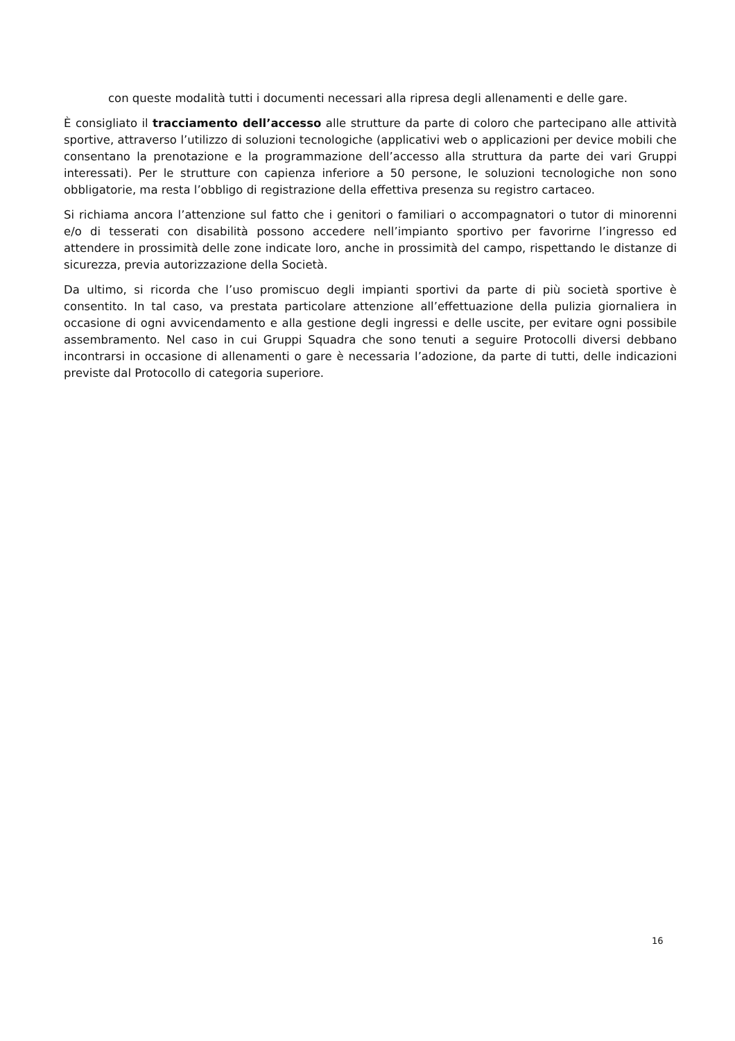con queste modalità tutti i documenti necessari alla ripresa degli allenamenti e delle gare.
È consigliato il tracciamento dell’accesso alle strutture da parte di coloro che partecipano alle attività sportive, attraverso l’utilizzo di soluzioni tecnologiche (applicativi web o applicazioni per device mobili che consentano la prenotazione e la programmazione dell’accesso alla struttura da parte dei vari Gruppi interessati). Per le strutture con capienza inferiore a 50 persone, le soluzioni tecnologiche non sono obbligatorie, ma resta l’obbligo di registrazione della effettiva presenza su registro cartaceo.
Si richiama ancora l’attenzione sul fatto che i genitori o familiari o accompagnatori o tutor di minorenni e/o di tesserati con disabilità possono accedere nell’impianto sportivo per favorirne l’ingresso ed attendere in prossimità delle zone indicate loro, anche in prossimità del campo, rispettando le distanze di sicurezza, previa autorizzazione della Società.
Da ultimo, si ricorda che l’uso promiscuo degli impianti sportivi da parte di più società sportive è consentito. In tal caso, va prestata particolare attenzione all’effettuazione della pulizia giornaliera in occasione di ogni avvicendamento e alla gestione degli ingressi e delle uscite, per evitare ogni possibile assembramento. Nel caso in cui Gruppi Squadra che sono tenuti a seguire Protocolli diversi debbano incontrarsi in occasione di allenamenti o gare è necessaria l’adozione, da parte di tutti, delle indicazioni previste dal Protocollo di categoria superiore.
16